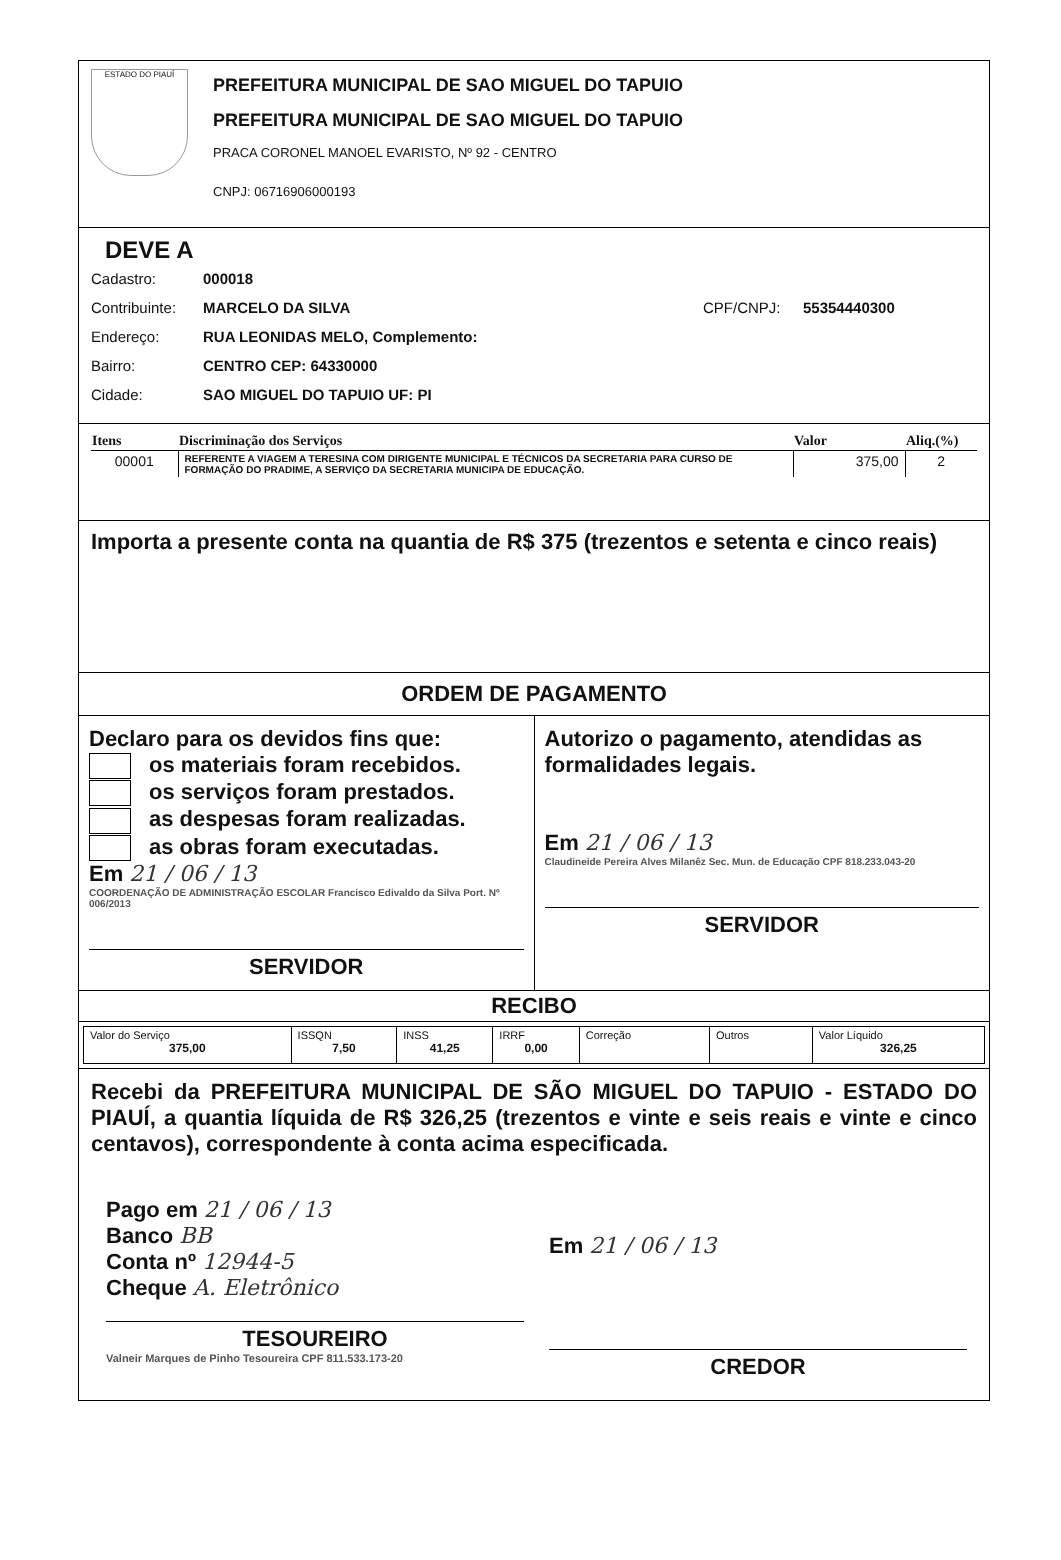ESTADO DO PIAUÍ
PREFEITURA MUNICIPAL DE SAO MIGUEL DO TAPUIO
PREFEITURA MUNICIPAL DE SAO MIGUEL DO TAPUIO
PRACA CORONEL MANOEL EVARISTO, Nº 92 - CENTRO
CNPJ: 06716906000193
DEVE A
Cadastro: 000018
Contribuinte: MARCELO DA SILVA CPF/CNPJ: 55354440300
Endereço: RUA LEONIDAS MELO, Complemento:
Bairro: CENTRO CEP: 64330000
Cidade: SAO MIGUEL DO TAPUIO UF: PI
| Itens | Discriminação dos Serviços | Valor | Aliq.(%) |
| --- | --- | --- | --- |
| 00001 | REFERENTE A VIAGEM A TERESINA COM DIRIGENTE MUNICIPAL E TÉCNICOS DA SECRETARIA PARA CURSO DE FORMAÇÃO DO PRADIME, A SERVIÇO DA SECRETARIA MUNICIPA DE EDUCAÇÃO. | 375,00 | 2 |
Importa a presente conta na quantia de R$ 375 (trezentos e setenta e cinco reais)
ORDEM DE PAGAMENTO
Declaro para os devidos fins que:
os materiais foram recebidos.
os serviços foram prestados.
as despesas foram realizadas.
as obras foram executadas.
Em 21 / 06 / 13
COORDENAÇÃO DE ADMINISTRAÇÃO ESCOLAR Francisco Edivaldo da Silva Port. Nº 006/2013
SERVIDOR
Autorizo o pagamento, atendidas as formalidades legais.
Em 21 / 06 / 13
Claudineide Pereira Alves Milanêz Sec. Mun. de Educação CPF 818.233.043-20
SERVIDOR
RECIBO
| Valor do Serviço 375,00 | ISSQN 7,50 | INSS 41,25 | IRRF 0,00 | Correção | Outros | Valor Líquido 326,25 |
Recebi da PREFEITURA MUNICIPAL DE SÃO MIGUEL DO TAPUIO - ESTADO DO PIAUÍ, a quantia líquida de R$ 326,25 (trezentos e vinte e seis reais e vinte e cinco centavos), correspondente à conta acima especificada.
Pago em 21 / 06 / 13
Banco BB
Conta nº 12944-5
Cheque A. Eletrônico
TESOUREIRO
Valneir Marques de Pinho Tesoureira CPF 811.533.173-20
Em 21 / 06 / 13
CREDOR